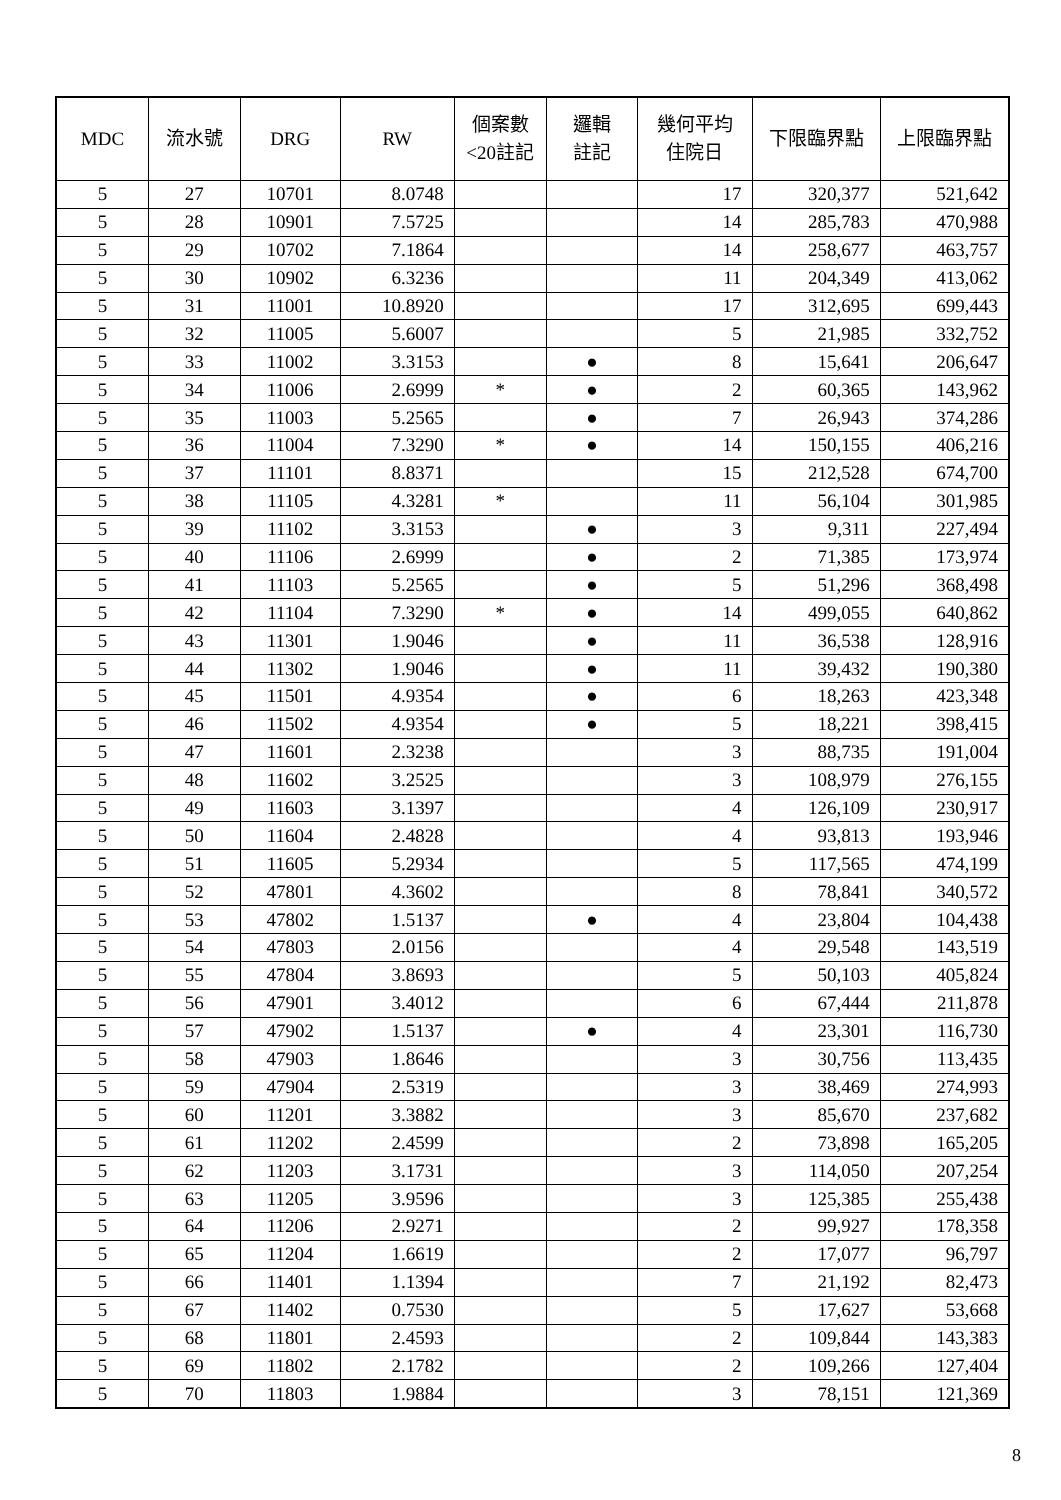| MDC | 流水號 | DRG | RW | 個案數 <20註記 | 邏輯 註記 | 幾何平均 住院日 | 下限臨界點 | 上限臨界點 |
| --- | --- | --- | --- | --- | --- | --- | --- | --- |
| 5 | 27 | 10701 | 8.0748 | | | 17 | 320,377 | 521,642 |
| 5 | 28 | 10901 | 7.5725 | | | 14 | 285,783 | 470,988 |
| 5 | 29 | 10702 | 7.1864 | | | 14 | 258,677 | 463,757 |
| 5 | 30 | 10902 | 6.3236 | | | 11 | 204,349 | 413,062 |
| 5 | 31 | 11001 | 10.8920 | | | 17 | 312,695 | 699,443 |
| 5 | 32 | 11005 | 5.6007 | | | 5 | 21,985 | 332,752 |
| 5 | 33 | 11002 | 3.3153 | | ● | 8 | 15,641 | 206,647 |
| 5 | 34 | 11006 | 2.6999 | * | ● | 2 | 60,365 | 143,962 |
| 5 | 35 | 11003 | 5.2565 | | ● | 7 | 26,943 | 374,286 |
| 5 | 36 | 11004 | 7.3290 | * | ● | 14 | 150,155 | 406,216 |
| 5 | 37 | 11101 | 8.8371 | | | 15 | 212,528 | 674,700 |
| 5 | 38 | 11105 | 4.3281 | * | | 11 | 56,104 | 301,985 |
| 5 | 39 | 11102 | 3.3153 | | ● | 3 | 9,311 | 227,494 |
| 5 | 40 | 11106 | 2.6999 | | ● | 2 | 71,385 | 173,974 |
| 5 | 41 | 11103 | 5.2565 | | ● | 5 | 51,296 | 368,498 |
| 5 | 42 | 11104 | 7.3290 | * | ● | 14 | 499,055 | 640,862 |
| 5 | 43 | 11301 | 1.9046 | | ● | 11 | 36,538 | 128,916 |
| 5 | 44 | 11302 | 1.9046 | | ● | 11 | 39,432 | 190,380 |
| 5 | 45 | 11501 | 4.9354 | | ● | 6 | 18,263 | 423,348 |
| 5 | 46 | 11502 | 4.9354 | | ● | 5 | 18,221 | 398,415 |
| 5 | 47 | 11601 | 2.3238 | | | 3 | 88,735 | 191,004 |
| 5 | 48 | 11602 | 3.2525 | | | 3 | 108,979 | 276,155 |
| 5 | 49 | 11603 | 3.1397 | | | 4 | 126,109 | 230,917 |
| 5 | 50 | 11604 | 2.4828 | | | 4 | 93,813 | 193,946 |
| 5 | 51 | 11605 | 5.2934 | | | 5 | 117,565 | 474,199 |
| 5 | 52 | 47801 | 4.3602 | | | 8 | 78,841 | 340,572 |
| 5 | 53 | 47802 | 1.5137 | | ● | 4 | 23,804 | 104,438 |
| 5 | 54 | 47803 | 2.0156 | | | 4 | 29,548 | 143,519 |
| 5 | 55 | 47804 | 3.8693 | | | 5 | 50,103 | 405,824 |
| 5 | 56 | 47901 | 3.4012 | | | 6 | 67,444 | 211,878 |
| 5 | 57 | 47902 | 1.5137 | | ● | 4 | 23,301 | 116,730 |
| 5 | 58 | 47903 | 1.8646 | | | 3 | 30,756 | 113,435 |
| 5 | 59 | 47904 | 2.5319 | | | 3 | 38,469 | 274,993 |
| 5 | 60 | 11201 | 3.3882 | | | 3 | 85,670 | 237,682 |
| 5 | 61 | 11202 | 2.4599 | | | 2 | 73,898 | 165,205 |
| 5 | 62 | 11203 | 3.1731 | | | 3 | 114,050 | 207,254 |
| 5 | 63 | 11205 | 3.9596 | | | 3 | 125,385 | 255,438 |
| 5 | 64 | 11206 | 2.9271 | | | 2 | 99,927 | 178,358 |
| 5 | 65 | 11204 | 1.6619 | | | 2 | 17,077 | 96,797 |
| 5 | 66 | 11401 | 1.1394 | | | 7 | 21,192 | 82,473 |
| 5 | 67 | 11402 | 0.7530 | | | 5 | 17,627 | 53,668 |
| 5 | 68 | 11801 | 2.4593 | | | 2 | 109,844 | 143,383 |
| 5 | 69 | 11802 | 2.1782 | | | 2 | 109,266 | 127,404 |
| 5 | 70 | 11803 | 1.9884 | | | 3 | 78,151 | 121,369 |
8